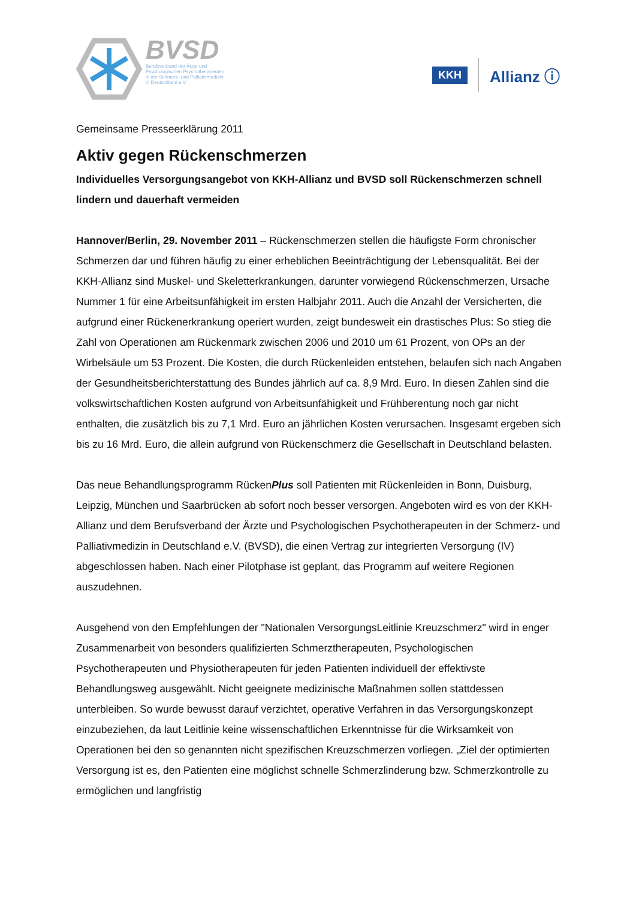BVSD
Berufsverband der Ärzte und
Psychologischen Psychotherapeuten
in der Schmerz- und Palliativmedizin
in Deutschland e.V.
KKH Allianz ⓘ
Gemeinsame Presseerklärung 2011
Aktiv gegen Rückenschmerzen
Individuelles Versorgungsangebot von KKH-Allianz und BVSD soll Rückenschmerzen schnell lindern und dauerhaft vermeiden
Hannover/Berlin, 29. November 2011 – Rückenschmerzen stellen die häufigste Form chronischer Schmerzen dar und führen häufig zu einer erheblichen Beeinträchtigung der Lebensqualität. Bei der KKH-Allianz sind Muskel- und Skeletterkrankungen, darunter vorwiegend Rückenschmerzen, Ursache Nummer 1 für eine Arbeitsunfähigkeit im ersten Halbjahr 2011. Auch die Anzahl der Versicherten, die aufgrund einer Rückenerkrankung operiert wurden, zeigt bundesweit ein drastisches Plus: So stieg die Zahl von Operationen am Rückenmark zwischen 2006 und 2010 um 61 Prozent, von OPs an der Wirbelsäule um 53 Prozent. Die Kosten, die durch Rückenleiden entstehen, belaufen sich nach Angaben der Gesundheitsberichterstattung des Bundes jährlich auf ca. 8,9 Mrd. Euro. In diesen Zahlen sind die volkswirtschaftlichen Kosten aufgrund von Arbeitsunfähigkeit und Frühberentung noch gar nicht enthalten, die zusätzlich bis zu 7,1 Mrd. Euro an jährlichen Kosten verursachen. Insgesamt ergeben sich bis zu 16 Mrd. Euro, die allein aufgrund von Rückenschmerz die Gesellschaft in Deutschland belasten.
Das neue Behandlungsprogramm RückenPlus soll Patienten mit Rückenleiden in Bonn, Duisburg, Leipzig, München und Saarbrücken ab sofort noch besser versorgen. Angeboten wird es von der KKH-Allianz und dem Berufsverband der Ärzte und Psychologischen Psychotherapeuten in der Schmerz- und Palliativmedizin in Deutschland e.V. (BVSD), die einen Vertrag zur integrierten Versorgung (IV) abgeschlossen haben. Nach einer Pilotphase ist geplant, das Programm auf weitere Regionen auszudehnen.
Ausgehend von den Empfehlungen der "Nationalen VersorgungsLeitlinie Kreuzschmerz" wird in enger Zusammenarbeit von besonders qualifizierten Schmerztherapeuten, Psychologischen Psychotherapeuten und Physiotherapeuten für jeden Patienten individuell der effektivste Behandlungsweg ausgewählt. Nicht geeignete medizinische Maßnahmen sollen stattdessen unterbleiben. So wurde bewusst darauf verzichtet, operative Verfahren in das Versorgungskonzept einzubeziehen, da laut Leitlinie keine wissenschaftlichen Erkenntnisse für die Wirksamkeit von Operationen bei den so genannten nicht spezifischen Kreuzschmerzen vorliegen. „Ziel der optimierten Versorgung ist es, den Patienten eine möglichst schnelle Schmerzlinderung bzw. Schmerzkontrolle zu ermöglichen und langfristig